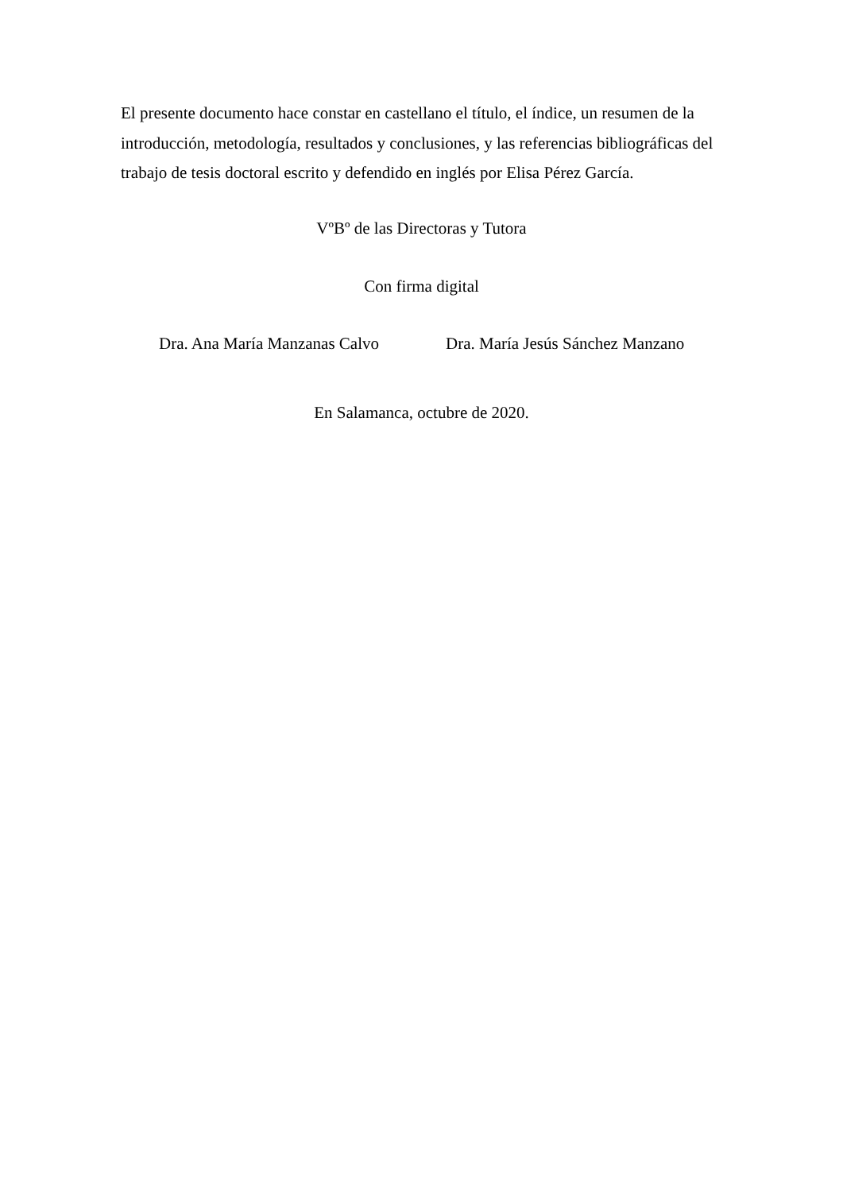El presente documento hace constar en castellano el título, el índice, un resumen de la introducción, metodología, resultados y conclusiones, y las referencias bibliográficas del trabajo de tesis doctoral escrito y defendido en inglés por Elisa Pérez García.
VºBº de las Directoras y Tutora
Con firma digital
Dra. Ana María Manzanas Calvo Dra. María Jesús Sánchez Manzano
En Salamanca, octubre de 2020.